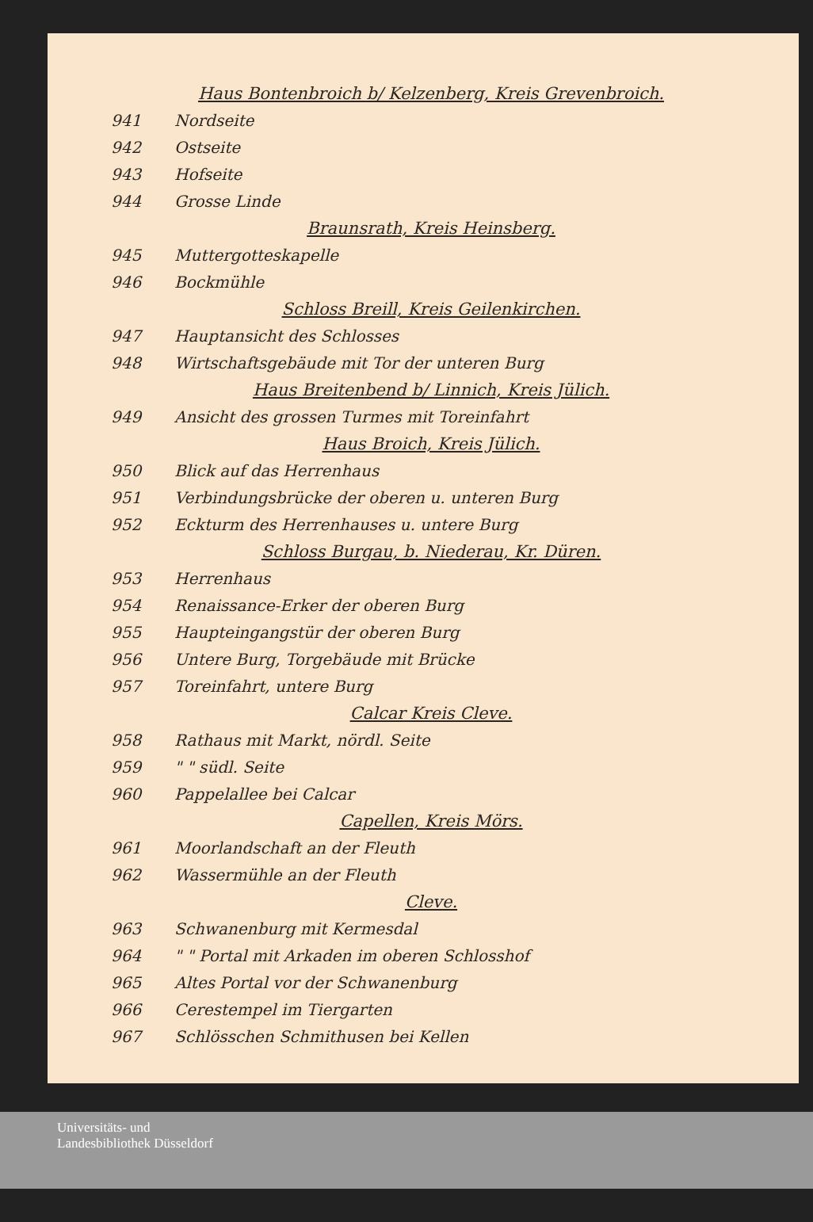Haus Bontenbroich b/ Kelzenberg, Kreis Grevenbroich.
941 Nordseite
942 Ostseite
943 Hofseite
944 Grosse Linde
Braunsrath, Kreis Heinsberg.
945 Muttergotteskapelle
946 Bockmühle
Schloss Breill, Kreis Geilenkirchen.
947 Hauptansicht des Schlosses
948 Wirtschaftsgebäude mit Tor der unteren Burg
Haus Breitenbend b/ Linnich, Kreis Jülich.
949 Ansicht des grossen Turmes mit Toreinfahrt
Haus Broich, Kreis Jülich.
950 Blick auf das Herrenhaus
951 Verbindungsbrücke der oberen u. unteren Burg
952 Eckturm des Herrenhauses u. untere Burg
Schloss Burgau, b. Niederau, Kr. Düren.
953 Herrenhaus
954 Renaissance-Erker der oberen Burg
955 Haupteingangstür der oberen Burg
956 Untere Burg, Torgebäude mit Brücke
957 Toreinfahrt, untere Burg
Calcar Kreis Cleve.
958 Rathaus mit Markt, nördl. Seite
959 " " südl. Seite
960 Pappelallee bei Calcar
Capellen, Kreis Mörs.
961 Moorlandschaft an der Fleuth
962 Wassermühle an der Fleuth
Cleve.
963 Schwanenburg mit Kermesdal
964 " " Portal mit Arkaden im oberen Schlosshof
965 Altes Portal vor der Schwanenburg
966 Cerestempel im Tiergarten
967 Schlösschen Schmithusen bei Kellen
Universitäts- und
Landesbibliothek Düsseldorf